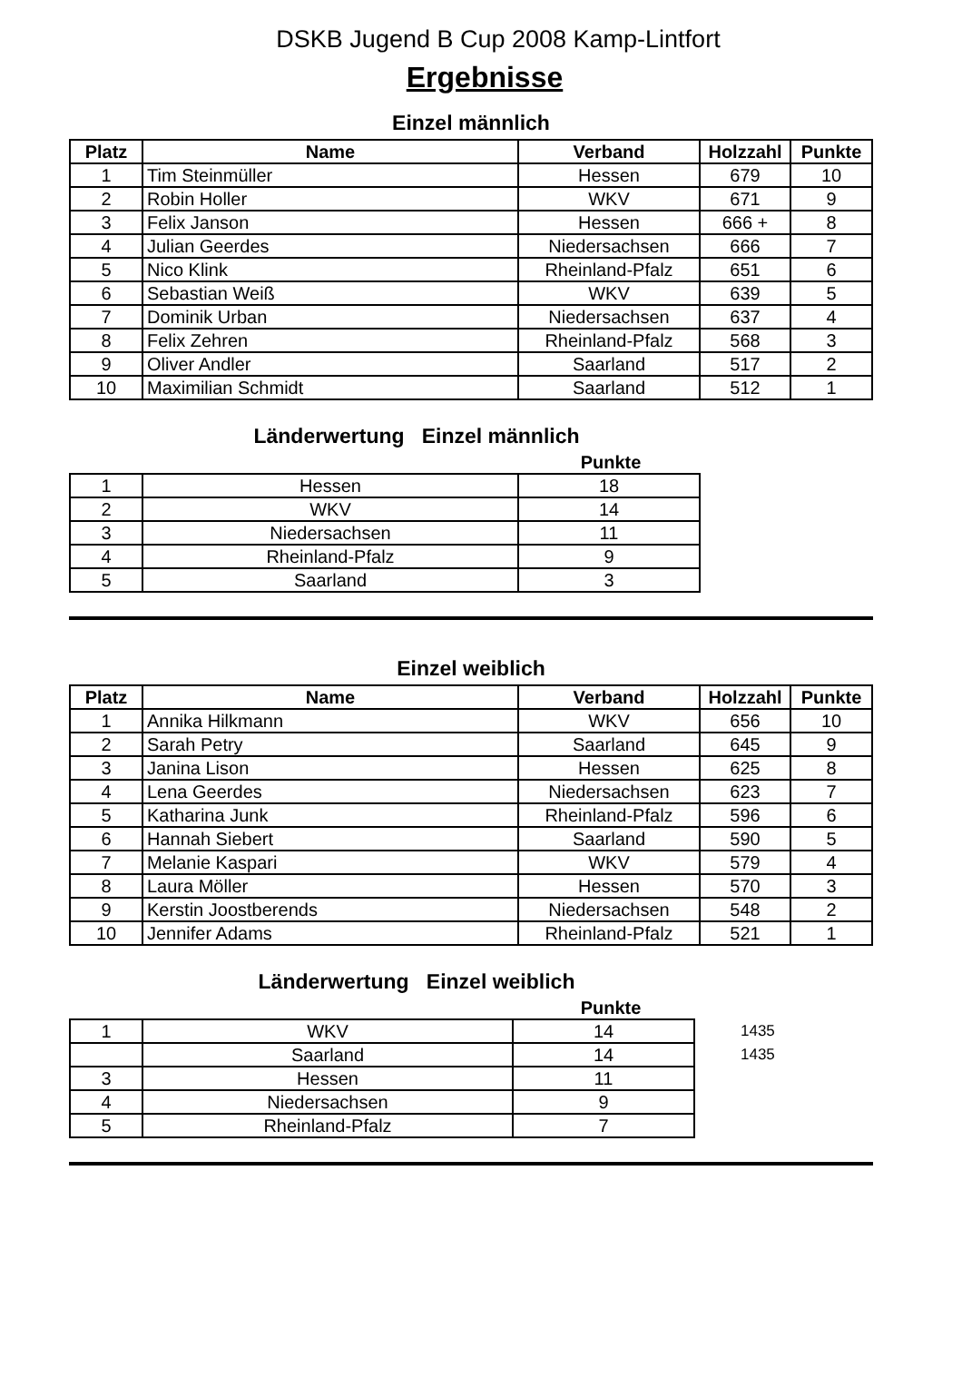DSKB Jugend B Cup 2008 Kamp-Lintfort
Ergebnisse
Einzel männlich
| Platz | Name | Verband | Holzzahl | Punkte |
| --- | --- | --- | --- | --- |
| 1 | Tim Steinmüller | Hessen | 679 | 10 |
| 2 | Robin Holler | WKV | 671 | 9 |
| 3 | Felix Janson | Hessen | 666 + | 8 |
| 4 | Julian Geerdes | Niedersachsen | 666 | 7 |
| 5 | Nico Klink | Rheinland-Pfalz | 651 | 6 |
| 6 | Sebastian Weiß | WKV | 639 | 5 |
| 7 | Dominik Urban | Niedersachsen | 637 | 4 |
| 8 | Felix Zehren | Rheinland-Pfalz | 568 | 3 |
| 9 | Oliver Andler | Saarland | 517 | 2 |
| 10 | Maximilian Schmidt | Saarland | 512 | 1 |
Länderwertung Einzel männlich
Punkte
| 1 | Hessen | 18 |
| 2 | WKV | 14 |
| 3 | Niedersachsen | 11 |
| 4 | Rheinland-Pfalz | 9 |
| 5 | Saarland | 3 |
Einzel weiblich
| Platz | Name | Verband | Holzzahl | Punkte |
| --- | --- | --- | --- | --- |
| 1 | Annika Hilkmann | WKV | 656 | 10 |
| 2 | Sarah Petry | Saarland | 645 | 9 |
| 3 | Janina Lison | Hessen | 625 | 8 |
| 4 | Lena Geerdes | Niedersachsen | 623 | 7 |
| 5 | Katharina Junk | Rheinland-Pfalz | 596 | 6 |
| 6 | Hannah Siebert | Saarland | 590 | 5 |
| 7 | Melanie Kaspari | WKV | 579 | 4 |
| 8 | Laura Möller | Hessen | 570 | 3 |
| 9 | Kerstin Joostberends | Niedersachsen | 548 | 2 |
| 10 | Jennifer Adams | Rheinland-Pfalz | 521 | 1 |
Länderwertung Einzel weiblich
Punkte
| 1 | WKV | 14 | 1435 |
| | Saarland | 14 | 1435 |
| 3 | Hessen | 11 | |
| 4 | Niedersachsen | 9 | |
| 5 | Rheinland-Pfalz | 7 | |